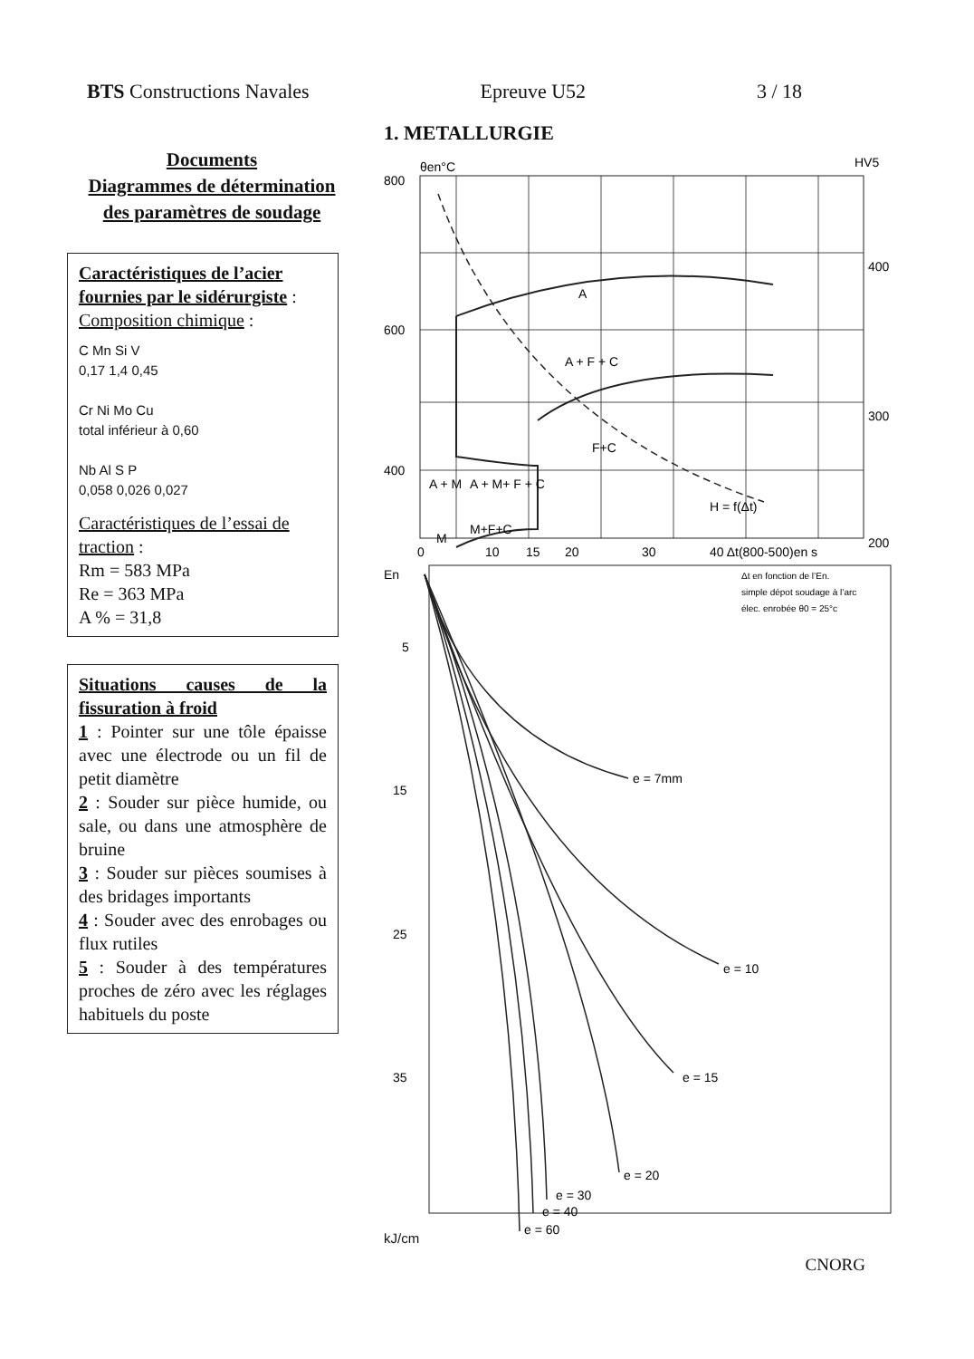BTS Constructions Navales Epreuve U52 3 / 18
Documents
Diagrammes de détermination des paramètres de soudage
Caractéristiques de l’acier fournies par le sidérurgiste :
Composition chimique :
C Mn Si V
0,17 1,4 0,45
Cr Ni Mo Cu
total inférieur à 0,60
Nb Al S P
0,058 0,026 0,027
Caractéristiques de l’essai de traction :
Rm = 583 MPa
Re = 363 MPa
A % = 31,8
Situations causes de la fissuration à froid
1 : Pointer sur une tôle épaisse avec une électrode ou un fil de petit diamètre
2 : Souder sur pièce humide, ou sale, ou dans une atmosphère de bruine
3 : Souder sur pièces soumises à des bridages importants
4 : Souder avec des enrobages ou flux rutiles
5 : Souder à des températures proches de zéro avec les réglages habituels du poste
1. METALLURGIE
800
600
400
400
300
200
θen°C
HV5
A
A + F + C
F+C
H = f(Δt)
A + M
A + M+ F + C
M+F+C
M
0
10
15
20
30
40 Δt(800-500)en s
En
Δt en fonction de l’En.
simple dépot soudage à l’arc
élec. enrobée θ0 = 25°c
5
15
25
35
e = 7mm
e = 10
e = 15
e = 20
e = 30
e = 40
e = 60
kJ/cm
CNORG